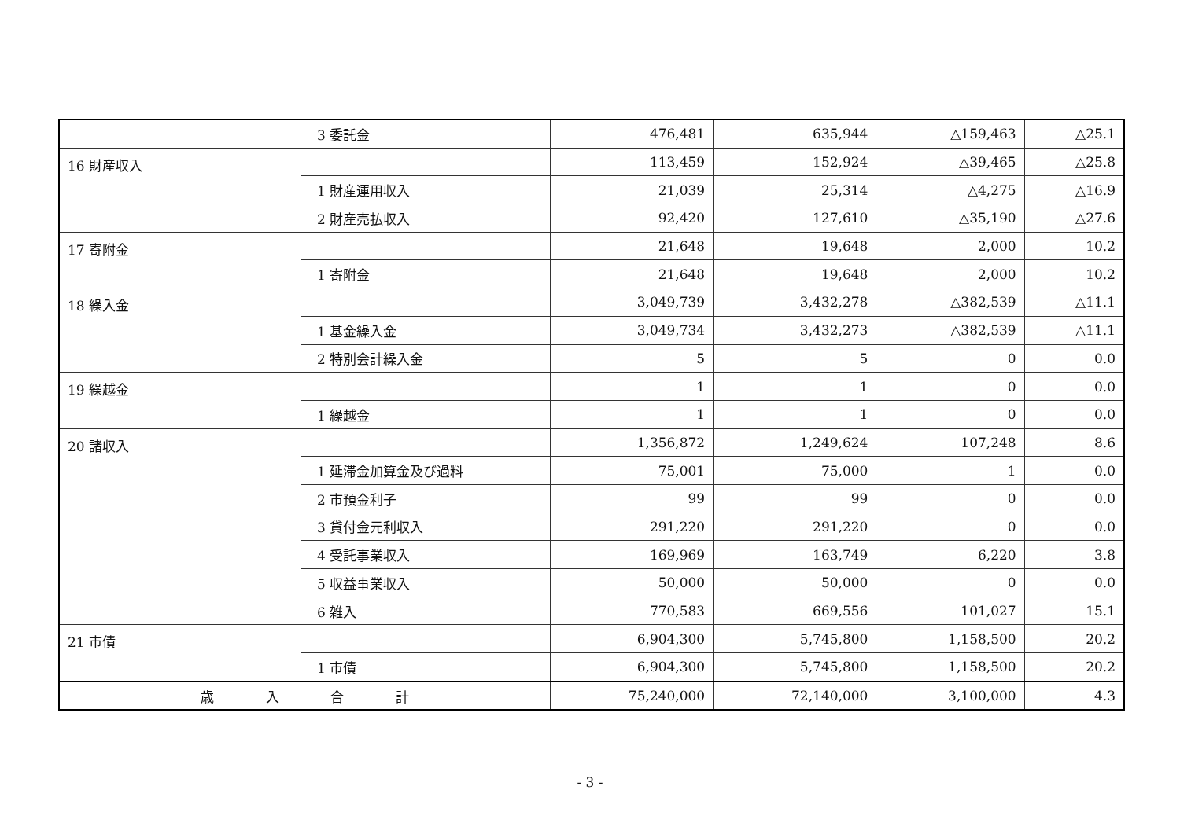| | 3 委託金 | 476,481 | 635,944 | △159,463 | △25.1 |
| 16 財産収入 | | 113,459 | 152,924 | △39,465 | △25.8 |
| | 1 財産運用収入 | 21,039 | 25,314 | △4,275 | △16.9 |
| | 2 財産売払収入 | 92,420 | 127,610 | △35,190 | △27.6 |
| 17 寄附金 | | 21,648 | 19,648 | 2,000 | 10.2 |
| | 1 寄附金 | 21,648 | 19,648 | 2,000 | 10.2 |
| 18 繰入金 | | 3,049,739 | 3,432,278 | △382,539 | △11.1 |
| | 1 基金繰入金 | 3,049,734 | 3,432,273 | △382,539 | △11.1 |
| | 2 特別会計繰入金 | 5 | 5 | 0 | 0.0 |
| 19 繰越金 | | 1 | 1 | 0 | 0.0 |
| | 1 繰越金 | 1 | 1 | 0 | 0.0 |
| 20 諸収入 | | 1,356,872 | 1,249,624 | 107,248 | 8.6 |
| | 1 延滞金加算金及び過料 | 75,001 | 75,000 | 1 | 0.0 |
| | 2 市預金利子 | 99 | 99 | 0 | 0.0 |
| | 3 貸付金元利収入 | 291,220 | 291,220 | 0 | 0.0 |
| | 4 受託事業収入 | 169,969 | 163,749 | 6,220 | 3.8 |
| | 5 収益事業収入 | 50,000 | 50,000 | 0 | 0.0 |
| | 6 雑入 | 770,583 | 669,556 | 101,027 | 15.1 |
| 21 市債 | | 6,904,300 | 5,745,800 | 1,158,500 | 20.2 |
| | 1 市債 | 6,904,300 | 5,745,800 | 1,158,500 | 20.2 |
| 歳 入 合 計 | | 75,240,000 | 72,140,000 | 3,100,000 | 4.3 |
- 3 -